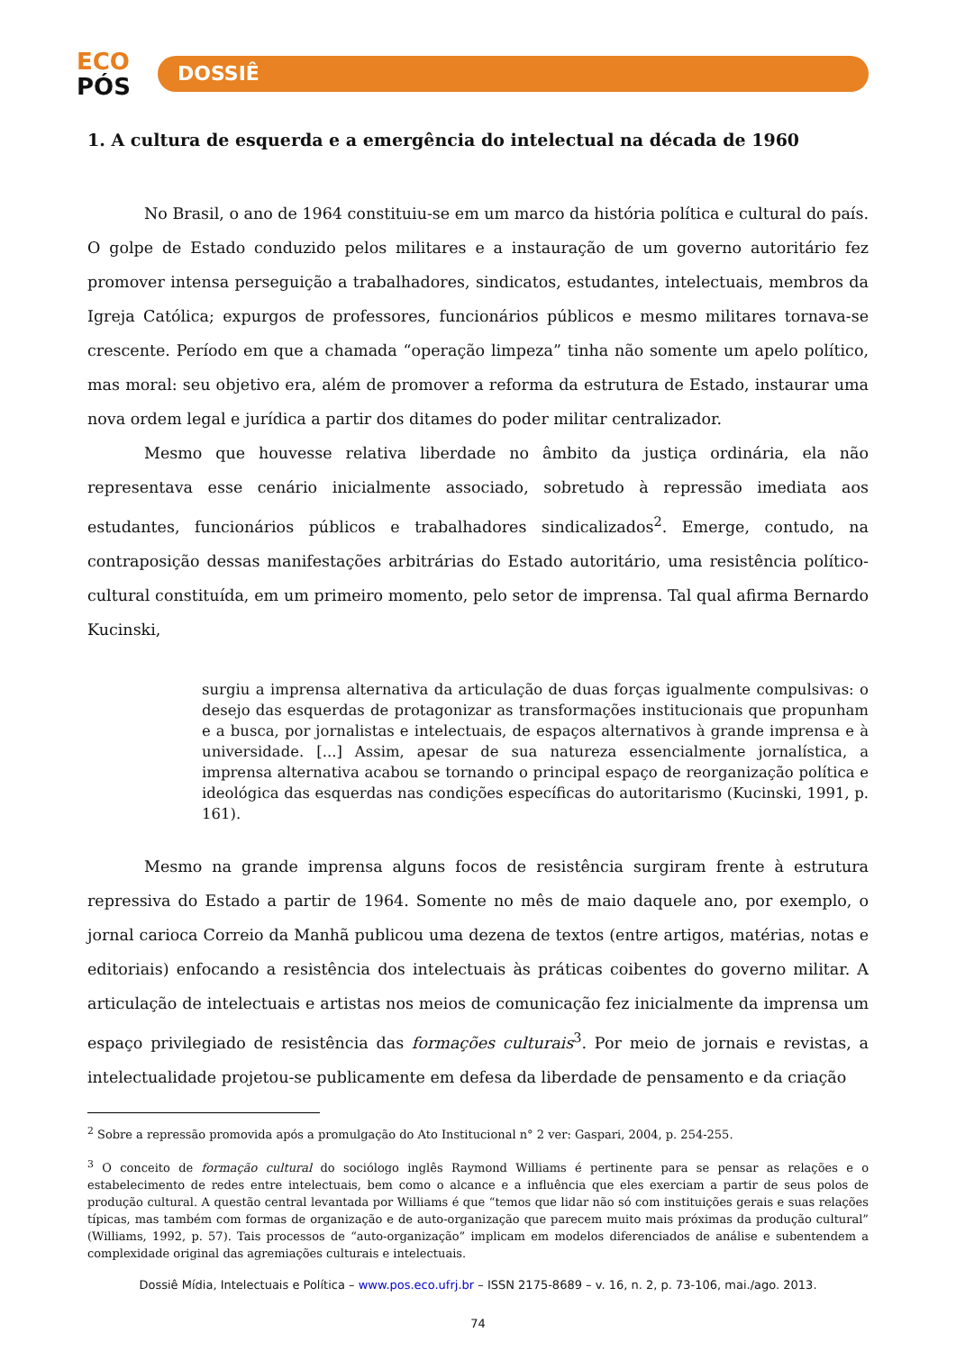ECO
PÓS
DOSSIÊ
1. A cultura de esquerda e a emergência do intelectual na década de 1960
No Brasil, o ano de 1964 constituiu-se em um marco da história política e cultural do país. O golpe de Estado conduzido pelos militares e a instauração de um governo autoritário fez promover intensa perseguição a trabalhadores, sindicatos, estudantes, intelectuais, membros da Igreja Católica; expurgos de professores, funcionários públicos e mesmo militares tornava-se crescente. Período em que a chamada “operação limpeza” tinha não somente um apelo político, mas moral: seu objetivo era, além de promover a reforma da estrutura de Estado, instaurar uma nova ordem legal e jurídica a partir dos ditames do poder militar centralizador.
Mesmo que houvesse relativa liberdade no âmbito da justiça ordinária, ela não representava esse cenário inicialmente associado, sobretudo à repressão imediata aos estudantes, funcionários públicos e trabalhadores sindicalizados<sup>2</sup>. Emerge, contudo, na contraposição dessas manifestações arbitrárias do Estado autoritário, uma resistência político-cultural constituída, em um primeiro momento, pelo setor de imprensa. Tal qual afirma Bernardo Kucinski,
surgiu a imprensa alternativa da articulação de duas forças igualmente compulsivas: o desejo das esquerdas de protagonizar as transformações institucionais que propunham e a busca, por jornalistas e intelectuais, de espaços alternativos à grande imprensa e à universidade. [...] Assim, apesar de sua natureza essencialmente jornalística, a imprensa alternativa acabou se tornando o principal espaço de reorganização política e ideológica das esquerdas nas condições específicas do autoritarismo (Kucinski, 1991, p. 161).
Mesmo na grande imprensa alguns focos de resistência surgiram frente à estrutura repressiva do Estado a partir de 1964. Somente no mês de maio daquele ano, por exemplo, o jornal carioca Correio da Manhã publicou uma dezena de textos (entre artigos, matérias, notas e editoriais) enfocando a resistência dos intelectuais às práticas coibentes do governo militar. A articulação de intelectuais e artistas nos meios de comunicação fez inicialmente da imprensa um espaço privilegiado de resistência das formações culturais<sup>3</sup>. Por meio de jornais e revistas, a intelectualidade projetou-se publicamente em defesa da liberdade de pensamento e da criação
<sup>2</sup> Sobre a repressão promovida após a promulgação do Ato Institucional n° 2 ver: Gaspari, 2004, p. 254-255.
<sup>3</sup> O conceito de formação cultural do sociólogo inglês Raymond Williams é pertinente para se pensar as relações e o estabelecimento de redes entre intelectuais, bem como o alcance e a influência que eles exerciam a partir de seus polos de produção cultural. A questão central levantada por Williams é que “temos que lidar não só com instituições gerais e suas relações típicas, mas também com formas de organização e de auto-organização que parecem muito mais próximas da produção cultural” (Williams, 1992, p. 57). Tais processos de “auto-organização” implicam em modelos diferenciados de análise e subentendem a complexidade original das agremiações culturais e intelectuais.
Dossiê Mídia, Intelectuais e Política – www.pos.eco.ufrj.br – ISSN 2175-8689 – v. 16, n. 2, p. 73-106, mai./ago. 2013.
74